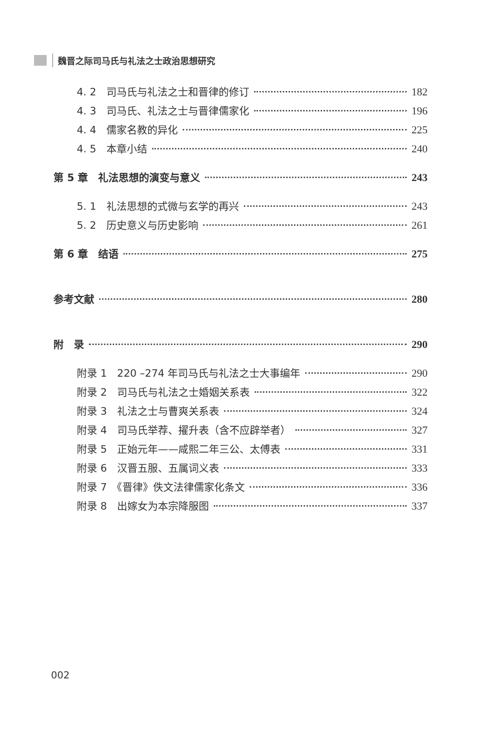魏晋之际司马氏与礼法之士政治思想研究
4. 2　司马氏与礼法之士和晋律的修订 182
4. 3　司马氏、礼法之士与晋律儒家化 196
4. 4　儒家名教的异化 225
4. 5　本章小结 240
第 5 章　礼法思想的演变与意义 243
5. 1　礼法思想的式微与玄学的再兴 243
5. 2　历史意义与历史影响 261
第 6 章　结语 275
参考文献 280
附　录 290
附录 1　220 –274 年司马氏与礼法之士大事编年 290
附录 2　司马氏与礼法之士婚姻关系表 322
附录 3　礼法之士与曹爽关系表 324
附录 4　司马氏举荐、擢升表（含不应辟举者） 327
附录 5　正始元年——咸熙二年三公、太傅表 331
附录 6　汉晋五服、五属词义表 333
附录 7　《晋律》佚文法律儒家化条文 336
附录 8　出嫁女为本宗降服图 337
002